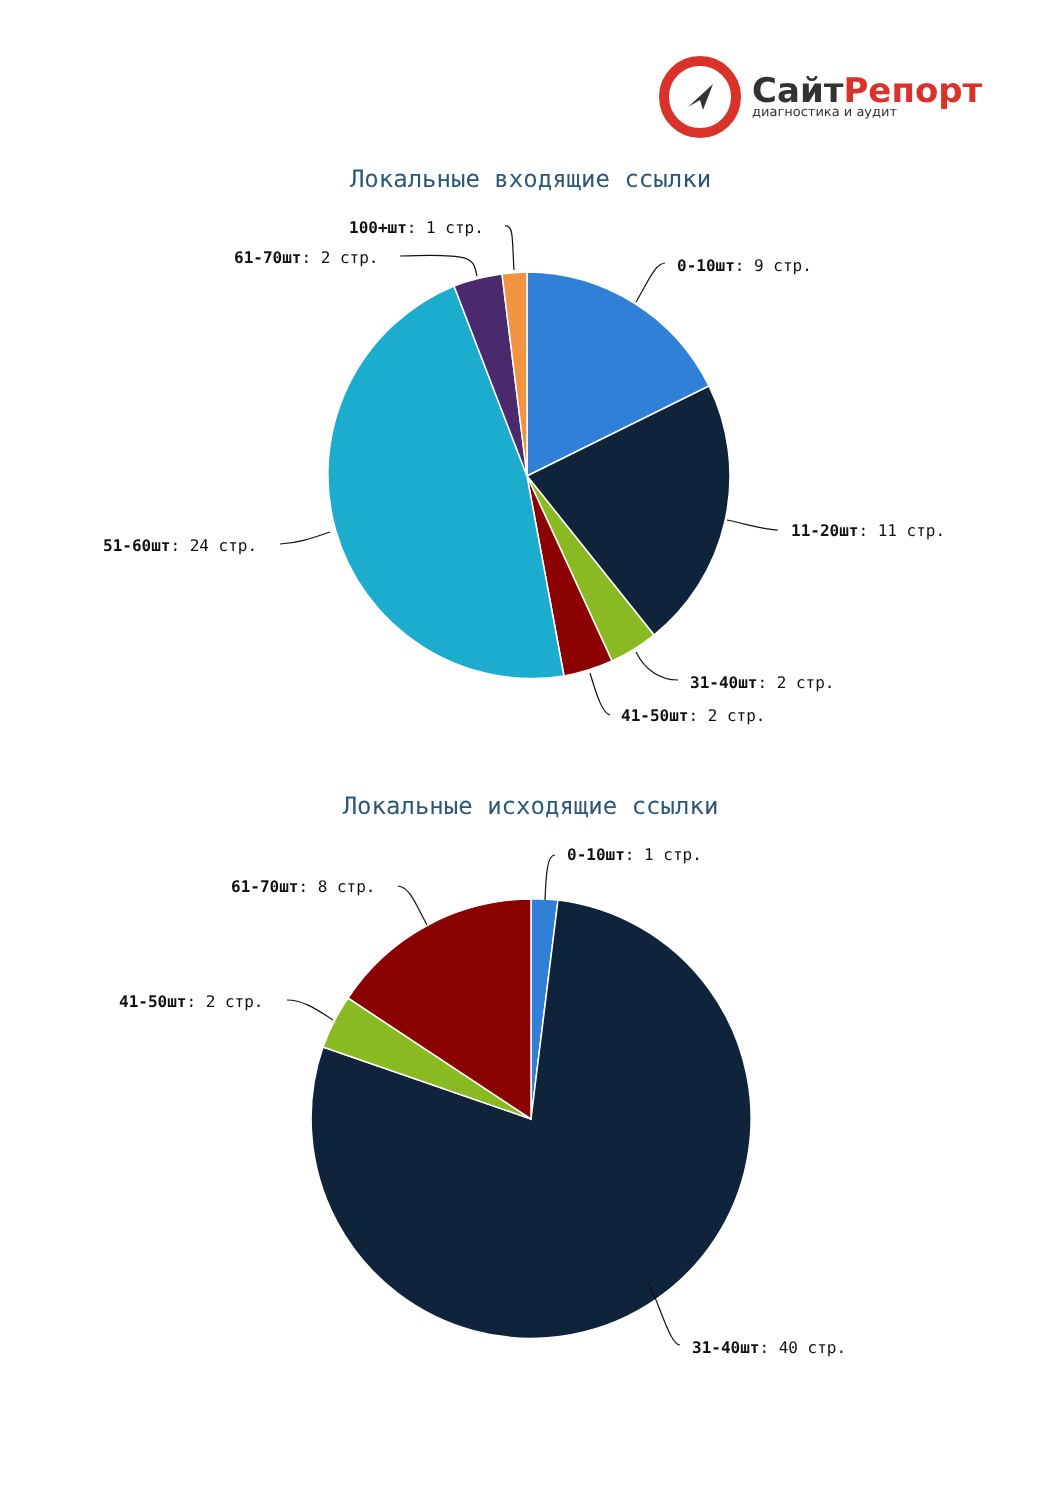СайтРепорт
диагностика и аудит
Локальные входящие ссылки
100+шт: 1 стр.
61-70шт: 2 стр. 0-10шт: 9 стр.
51-60шт: 24 стр.
11-20шт: 11 стр.
31-40шт: 2 стр.
41-50шт: 2 стр.
Локальные исходящие ссылки
0-10шт: 1 стр.
61-70шт: 8 стр.
41-50шт: 2 стр.
31-40шт: 40 стр.